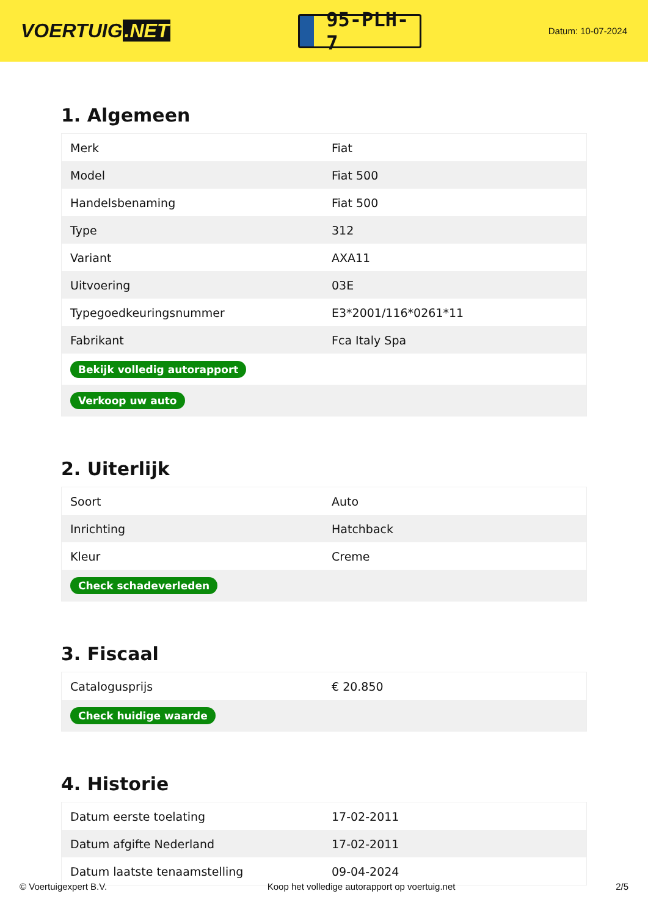VOERTUIG.NET
95-PLH-7
Datum: 10-07-2024
1. Algemeen
| Merk | Fiat |
| Model | Fiat 500 |
| Handelsbenaming | Fiat 500 |
| Type | 312 |
| Variant | AXA11 |
| Uitvoering | 03E |
| Typegoedkeuringsnummer | E3*2001/116*0261*11 |
| Fabrikant | Fca Italy Spa |
| Bekijk volledig autorapport | |
| Verkoop uw auto | |
2. Uiterlijk
| Soort | Auto |
| Inrichting | Hatchback |
| Kleur | Creme |
| Check schadeverleden | |
3. Fiscaal
| Catalogusprijs | € 20.850 |
| Check huidige waarde | |
4. Historie
| Datum eerste toelating | 17-02-2011 |
| Datum afgifte Nederland | 17-02-2011 |
| Datum laatste tenaamstelling | 09-04-2024 |
© Voertuigexpert B.V. Koop het volledige autorapport op voertuig.net 2/5